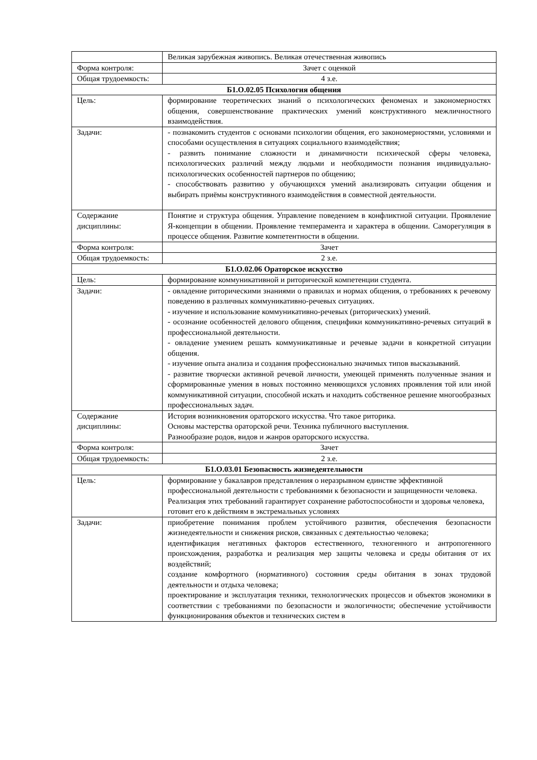| | Великая зарубежная живопись. Великая отечественная живопись |
| Форма контроля: | Зачет с оценкой |
| Общая трудоемкость: | 4 з.е. |
| Б1.О.02.05 Психология общения | |
| Цель: | формирование теоретических знаний о психологических феноменах и закономерностях общения, совершенствование практических умений конструктивного межличностного взаимодействия. |
| Задачи: | - познакомить студентов с основами психологии общения, его закономерностями, условиями и способами осуществления в ситуациях социального взаимодействия; - развить понимание сложности и динамичности психической сферы человека, психологических различий между людьми и необходимости познания индивидуально-психологических особенностей партнеров по общению; - способствовать развитию у обучающихся умений анализировать ситуации общения и выбирать приёмы конструктивного взаимодействия в совместной деятельности. |
| Содержание дисциплины: | Понятие и структура общения. Управление поведением в конфликтной ситуации. Проявление Я-концепции в общении. Проявление темперамента и характера в общении. Саморегуляция в процессе общения. Развитие компетентности в общении. |
| Форма контроля: | Зачет |
| Общая трудоемкость: | 2 з.е. |
| Б1.О.02.06 Ораторское искусство | |
| Цель: | формирование коммуникативной и риторической компетенции студента. |
| Задачи: | - овладение риторическими знаниями о правилах и нормах общения, о требованиях к речевому поведению в различных коммуникативно-речевых ситуациях. - изучение и использование коммуникативно-речевых (риторических) умений. - осознание особенностей делового общения, специфики коммуникативно-речевых ситуаций в профессиональной деятельности. - овладение умением решать коммуникативные и речевые задачи в конкретной ситуации общения. - изучение опыта анализа и создания профессионально значимых типов высказываний. - развитие творчески активной речевой личности, умеющей применять полученные знания и сформированные умения в новых постоянно меняющихся условиях проявления той или иной коммуникативной ситуации, способной искать и находить собственное решение многообразных профессиональных задач. |
| Содержание дисциплины: | История возникновения ораторского искусства. Что такое риторика. Основы мастерства ораторской речи. Техника публичного выступления. Разнообразие родов, видов и жанров ораторского искусства. |
| Форма контроля: | Зачет |
| Общая трудоемкость: | 2 з.е. |
| Б1.О.03.01 Безопасность жизнедеятельности | |
| Цель: | формирование у бакалавров представления о неразрывном единстве эффективной профессиональной деятельности с требованиями к безопасности и защищенности человека. Реализация этих требований гарантирует сохранение работоспособности и здоровья человека, готовит его к действиям в экстремальных условиях |
| Задачи: | приобретение понимания проблем устойчивого развития, обеспечения безопасности жизнедеятельности и снижения рисков, связанных с деятельностью человека; идентификация негативных факторов естественного, техногенного и антропогенного происхождения, разработка и реализация мер защиты человека и среды обитания от их воздействий; создание комфортного (нормативного) состояния среды обитания в зонах трудовой деятельности и отдыха человека; проектирование и эксплуатация техники, технологических процессов и объектов экономики в соответствии с требованиями по безопасности и экологичности; обеспечение устойчивости функционирования объектов и технических систем в |